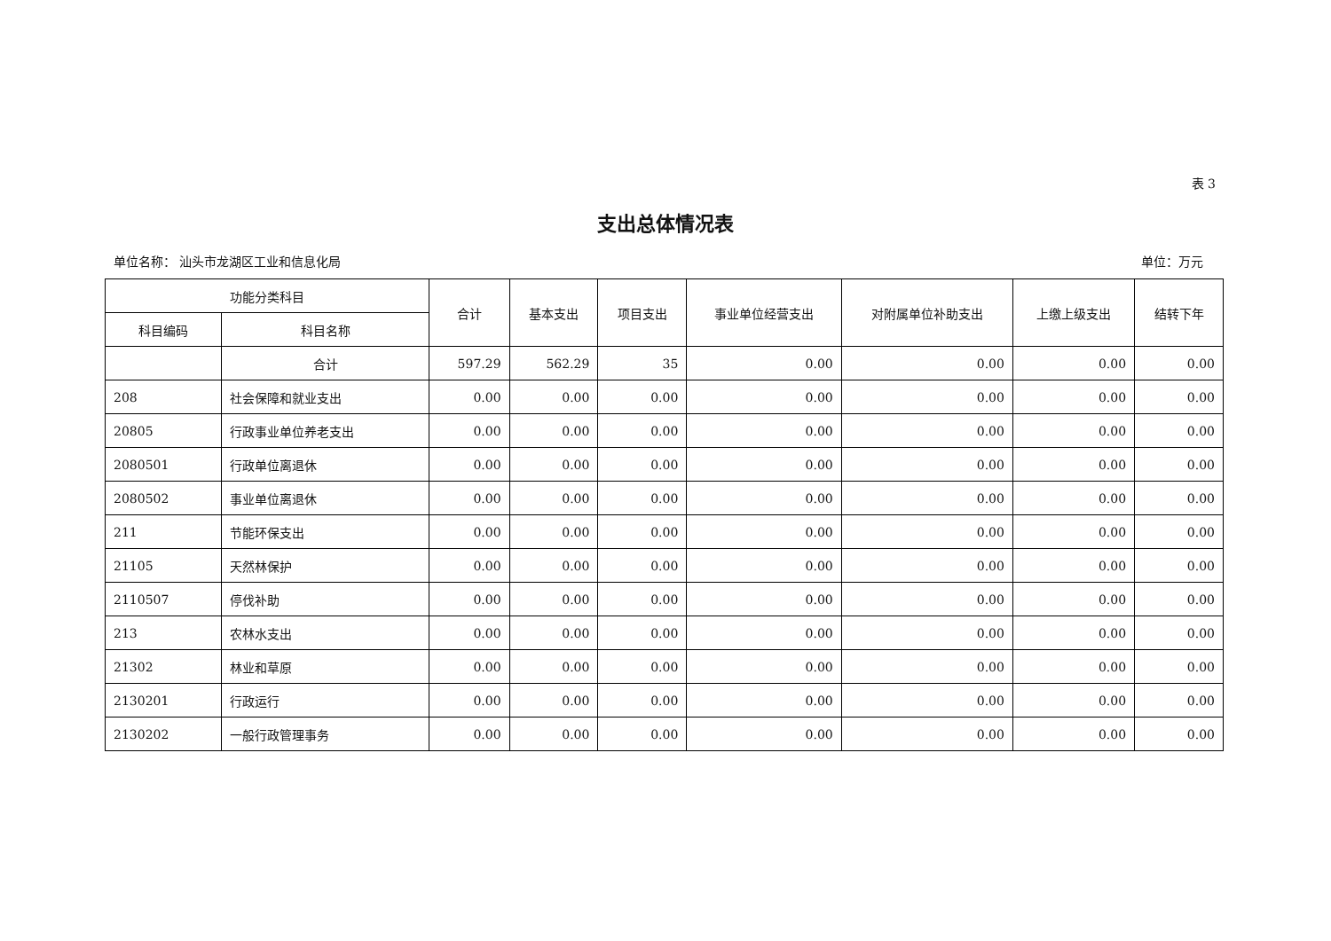表 3
支出总体情况表
单位名称： 汕头市龙湖区工业和信息化局 单位：万元
| 功能分类科目 | | 合计 | 基本支出 | 项目支出 | 事业单位经营支出 | 对附属单位补助支出 | 上缴上级支出 | 结转下年 |
| --- | --- | --- | --- | --- | --- | --- | --- | --- |
| 科目编码 | 科目名称 | | | | | | | |
| | 合计 | 597.29 | 562.29 | 35 | 0.00 | 0.00 | 0.00 | 0.00 |
| 208 | 社会保障和就业支出 | 0.00 | 0.00 | 0.00 | 0.00 | 0.00 | 0.00 | 0.00 |
| 20805 | 行政事业单位养老支出 | 0.00 | 0.00 | 0.00 | 0.00 | 0.00 | 0.00 | 0.00 |
| 2080501 | 行政单位离退休 | 0.00 | 0.00 | 0.00 | 0.00 | 0.00 | 0.00 | 0.00 |
| 2080502 | 事业单位离退休 | 0.00 | 0.00 | 0.00 | 0.00 | 0.00 | 0.00 | 0.00 |
| 211 | 节能环保支出 | 0.00 | 0.00 | 0.00 | 0.00 | 0.00 | 0.00 | 0.00 |
| 21105 | 天然林保护 | 0.00 | 0.00 | 0.00 | 0.00 | 0.00 | 0.00 | 0.00 |
| 2110507 | 停伐补助 | 0.00 | 0.00 | 0.00 | 0.00 | 0.00 | 0.00 | 0.00 |
| 213 | 农林水支出 | 0.00 | 0.00 | 0.00 | 0.00 | 0.00 | 0.00 | 0.00 |
| 21302 | 林业和草原 | 0.00 | 0.00 | 0.00 | 0.00 | 0.00 | 0.00 | 0.00 |
| 2130201 | 行政运行 | 0.00 | 0.00 | 0.00 | 0.00 | 0.00 | 0.00 | 0.00 |
| 2130202 | 一般行政管理事务 | 0.00 | 0.00 | 0.00 | 0.00 | 0.00 | 0.00 | 0.00 |